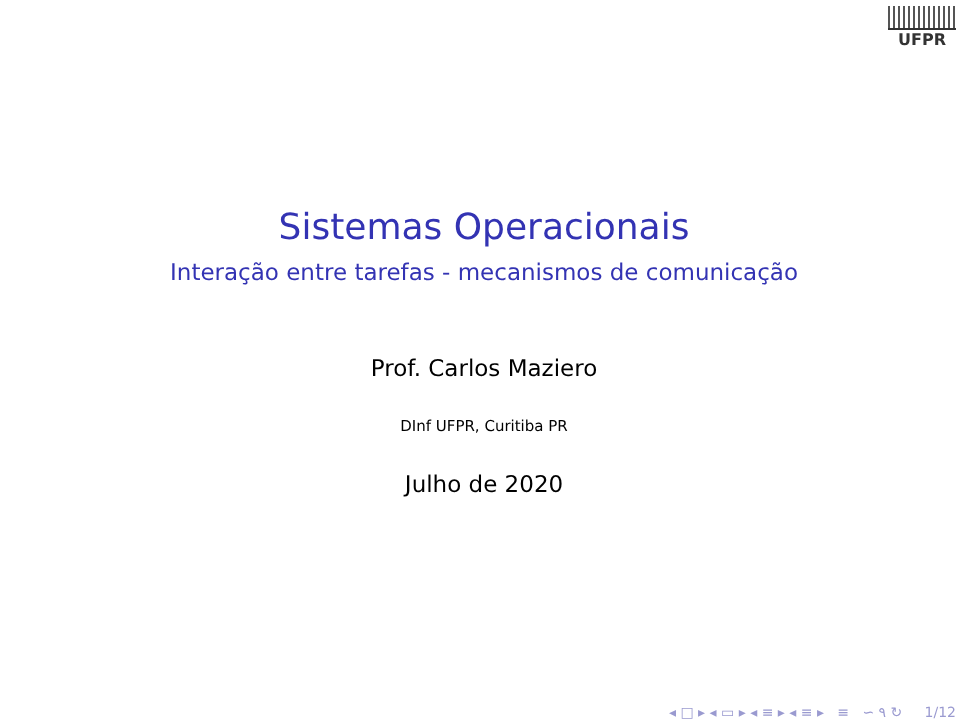UFPR
Sistemas Operacionais
Interação entre tarefas - mecanismos de comunicação
Prof. Carlos Maziero
DInf UFPR, Curitiba PR
Julho de 2020
◂ □ ▸ ◂ ▭ ▸ ◂ ≡ ▸ ◂ ≡ ▸ ≡ ∽ ۹ ↻ 1/12